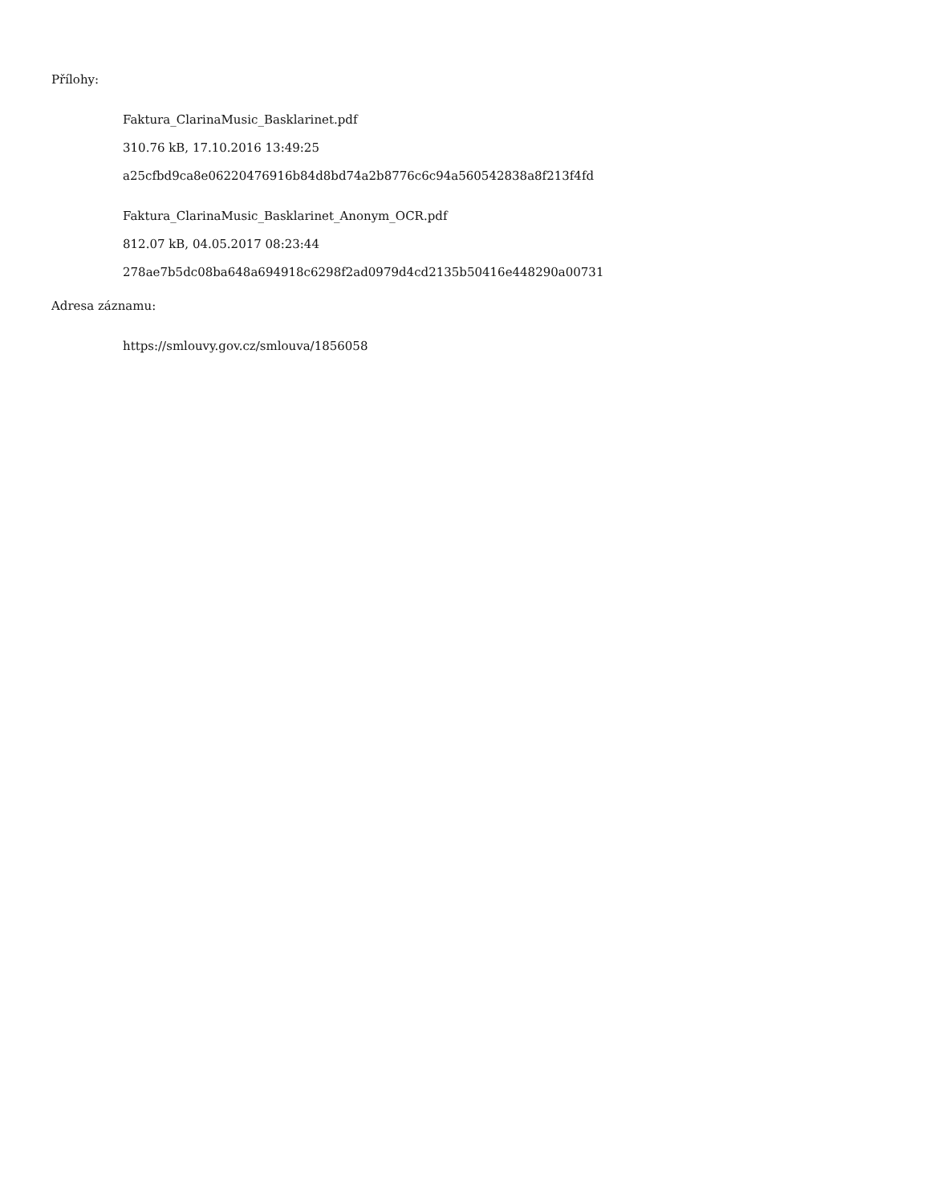Přílohy:
Faktura_ClarinaMusic_Basklarinet.pdf
310.76 kB, 17.10.2016 13:49:25
a25cfbd9ca8e06220476916b84d8bd74a2b8776c6c94a560542838a8f213f4fd
Faktura_ClarinaMusic_Basklarinet_Anonym_OCR.pdf
812.07 kB, 04.05.2017 08:23:44
278ae7b5dc08ba648a694918c6298f2ad0979d4cd2135b50416e448290a00731
Adresa záznamu:
https://smlouvy.gov.cz/smlouva/1856058